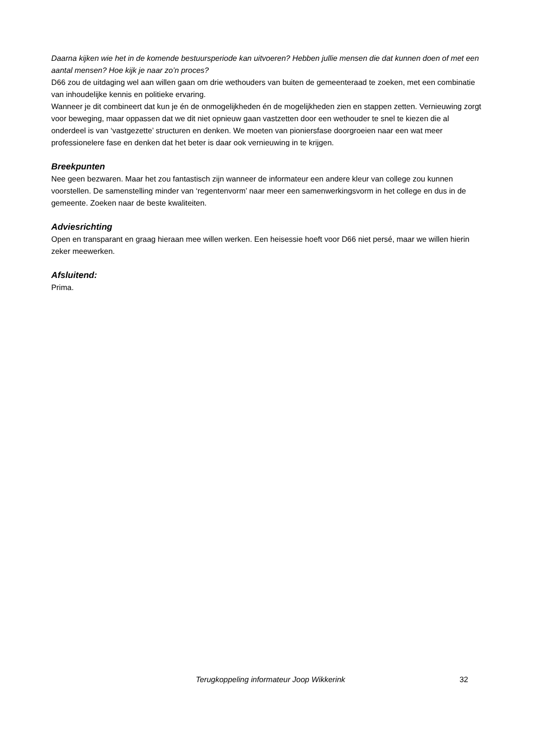Daarna kijken wie het in de komende bestuursperiode kan uitvoeren? Hebben jullie mensen die dat kunnen doen of met een aantal mensen? Hoe kijk je naar zo’n proces?
D66 zou de uitdaging wel aan willen gaan om drie wethouders van buiten de gemeenteraad te zoeken, met een combinatie van inhoudelijke kennis en politieke ervaring.
Wanneer je dit combineert dat kun je én de onmogelijkheden én de mogelijkheden zien en stappen zetten. Vernieuwing zorgt voor beweging, maar oppassen dat we dit niet opnieuw gaan vastzetten door een wethouder te snel te kiezen die al onderdeel is van ‘vastgezette’ structuren en denken. We moeten van pioniersfase doorgroeien naar een wat meer professionelere fase en denken dat het beter is daar ook vernieuwing in te krijgen.
Breekpunten
Nee geen bezwaren. Maar het zou fantastisch zijn wanneer de informateur een andere kleur van college zou kunnen voorstellen. De samenstelling minder van ‘regentenvorm’ naar meer een samenwerkingsvorm in het college en dus in de gemeente. Zoeken naar de beste kwaliteiten.
Adviesrichting
Open en transparant en graag hieraan mee willen werken. Een heisessie hoeft voor D66 niet persé, maar we willen hierin zeker meewerken.
Afsluitend:
Prima.
Terugkoppeling informateur Joop Wikkerink 32